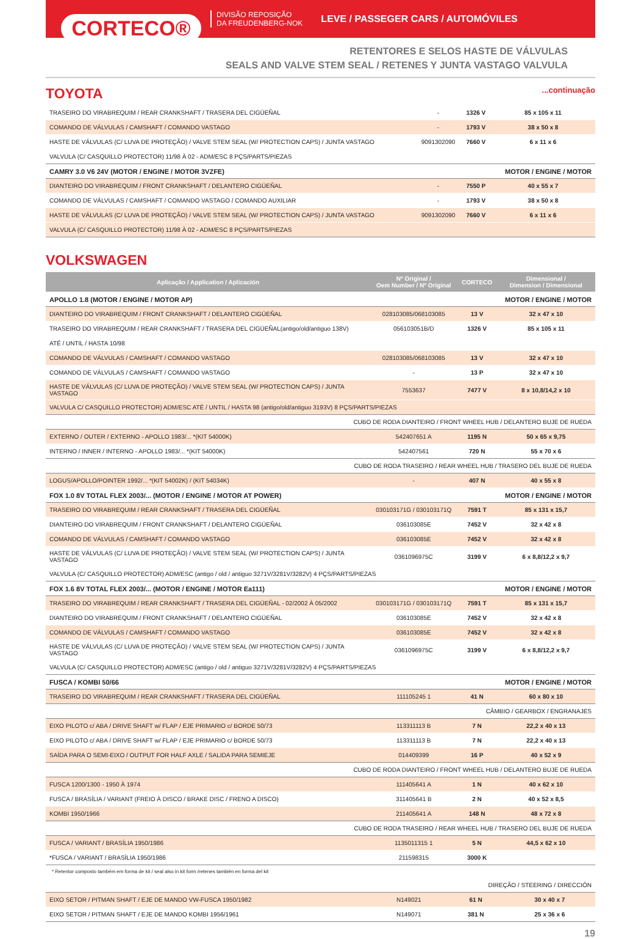CORTECO®
DIVISÃO REPOSIÇÃO
DA FREUDENBERG-NOK
LEVE / PASSEGER CARS / AUTOMÓVILES
RETENTORES E SELOS HASTE DE VÁLVULAS
SEALS AND VALVE STEM SEAL / RETENES Y JUNTA VASTAGO VALVULA
TOYOTA ...continuação
| TRASEIRO DO VIRABREQUIM / REAR CRANKSHAFT / TRASERA DEL CIGÜEÑAL | - | 1326 V | 85 x 105 x 11 |
| COMANDO DE VÁLVULAS / CAMSHAFT / COMANDO VASTAGO | - | 1793 V | 38 x 50 x 8 |
| HASTE DE VÁLVULAS (C/ LUVA DE PROTEÇÃO) / VALVE STEM SEAL (W/ PROTECTION CAPS) / JUNTA VASTAGO | 9091302090 | 7660 V | 6 x 11 x 6 |
| VALVULA (C/ CASQUILLO PROTECTOR) 11/98 À 02 - ADM/ESC 8 PÇS/PARTS/PIEZAS | | | |
| CAMRY 3.0 V6 24V (MOTOR / ENGINE / MOTOR 3VZFE) | | | MOTOR / ENGINE / MOTOR |
| DIANTEIRO DO VIRABREQUIM / FRONT CRANKSHAFT / DELANTERO CIGÜEÑAL | - | 7550 P | 40 x 55 x 7 |
| COMANDO DE VÁLVULAS / CAMSHAFT / COMANDO VASTAGO / COMANDO AUXILIAR | - | 1793 V | 38 x 50 x 8 |
| HASTE DE VÁLVULAS (C/ LUVA DE PROTEÇÃO) / VALVE STEM SEAL (W/ PROTECTION CAPS) / JUNTA VASTAGO | 9091302090 | 7660 V | 6 x 11 x 6 |
| VALVULA (C/ CASQUILLO PROTECTOR) 11/98 À 02 - ADM/ESC 8 PÇS/PARTS/PIEZAS | | | |
VOLKSWAGEN
| Aplicação / Application / Aplicación | Nº Original / Oem Number / Nº Original | CORTECO | Dimensional / Dimension / Dimensional |
| --- | --- | --- | --- |
| APOLLO 1.8 (MOTOR / ENGINE / MOTOR AP) | | | MOTOR / ENGINE / MOTOR |
| DIANTEIRO DO VIRABREQUIM / FRONT CRANKSHAFT / DELANTERO CIGÜEÑAL | 028103085/068103085 | 13 V | 32 x 47 x 10 |
| TRASEIRO DO VIRABREQUIM / REAR CRANKSHAFT / TRASERA DEL CIGÜEÑAL(antigo/old/antiguo 138V) | 056103051B/D | 1326 V | 85 x 105 x 11 |
| ATÉ / UNTIL / HASTA 10/98 | | | |
| COMANDO DE VÁLVULAS / CAMSHAFT / COMANDO VASTAGO | 028103085/068103085 | 13 V | 32 x 47 x 10 |
| COMANDO DE VÁLVULAS / CAMSHAFT / COMANDO VASTAGO | - | 13 P | 32 x 47 x 10 |
| HASTE DE VÁLVULAS (C/ LUVA DE PROTEÇÃO) / VALVE STEM SEAL (W/ PROTECTION CAPS) / JUNTA VASTAGO | 7553637 | 7477 V | 8 x 10,8/14,2 x 10 |
| VALVULA C/ CASQUILLO PROTECTOR) ADM/ESC ATÉ / UNTIL / HASTA 98 (antigo/old/antiguo 3193V) 8 PÇS/PARTS/PIEZAS | | | |
| CUBO DE RODA DIANTEIRO / FRONT WHEEL HUB / DELANTERO BUJE DE RUEDA | | | |
| EXTERNO / OUTER / EXTERNO - APOLLO 1983/... *(KIT 54000K) | 542407651 A | 1195 N | 50 x 65 x 9,75 |
| INTERNO / INNER / INTERNO - APOLLO 1983/... *(KIT 54000K) | 542407561 | 720 N | 55 x 70 x 6 |
| CUBO DE RODA TRASEIRO / REAR WHEEL HUB / TRASERO DEL BUJE DE RUEDA | | | |
| LOGUS/APOLLO/POINTER 1992/... *(KIT 54002K) / (KIT 54034K) | - | 407 N | 40 x 55 x 8 |
| FOX 1.0 8V TOTAL FLEX 2003/... (MOTOR / ENGINE / MOTOR AT POWER) | | | MOTOR / ENGINE / MOTOR |
| TRASEIRO DO VIRABREQUIM / REAR CRANKSHAFT / TRASERA DEL CIGÜEÑAL | 030103171G / 030103171Q | 7591 T | 85 x 131 x 15,7 |
| DIANTEIRO DO VIRABREQUIM / FRONT CRANKSHAFT / DELANTERO CIGÜEÑAL | 036103085E | 7452 V | 32 x 42 x 8 |
| COMANDO DE VÁLVULAS / CAMSHAFT / COMANDO VASTAGO | 036103085E | 7452 V | 32 x 42 x 8 |
| HASTE DE VÁLVULAS (C/ LUVA DE PROTEÇÃO) / VALVE STEM SEAL (W/ PROTECTION CAPS) / JUNTA VASTAGO | 0361096975C | 3199 V | 6 x 8,8/12,2 x 9,7 |
| VALVULA (C/ CASQUILLO PROTECTOR) ADM/ESC (antigo / old / antiguo 3271V/3281V/3282V) 4 PÇS/PARTS/PIEZAS | | | |
| FOX 1.6 8V TOTAL FLEX 2003/... (MOTOR / ENGINE / MOTOR Ea111) | | | MOTOR / ENGINE / MOTOR |
| TRASEIRO DO VIRABREQUIM / REAR CRANKSHAFT / TRASERA DEL CIGÜEÑAL - 02/2002 À 05/2002 | 030103171G / 030103171Q | 7591 T | 85 x 131 x 15,7 |
| DIANTEIRO DO VIRABREQUIM / FRONT CRANKSHAFT / DELANTERO CIGÜEÑAL | 036103085E | 7452 V | 32 x 42 x 8 |
| COMANDO DE VÁLVULAS / CAMSHAFT / COMANDO VASTAGO | 036103085E | 7452 V | 32 x 42 x 8 |
| HASTE DE VÁLVULAS (C/ LUVA DE PROTEÇÃO) / VALVE STEM SEAL (W/ PROTECTION CAPS) / JUNTA VASTAGO | 0361096975C | 3199 V | 6 x 8,8/12,2 x 9,7 |
| VALVULA (C/ CASQUILLO PROTECTOR) ADM/ESC (antigo / old / antiguo 3271V/3281V/3282V) 4 PÇS/PARTS/PIEZAS | | | |
| FUSCA / KOMBI 50/66 | | | MOTOR / ENGINE / MOTOR |
| TRASEIRO DO VIRABREQUIM / REAR CRANKSHAFT / TRASERA DEL CIGÜEÑAL | 111105245 1 | 41 N | 60 x 80 x 10 |
| CÂMBIO / GEARBOX / ENGRANAJES | | | |
| EIXO PILOTO c/ ABA / DRIVE SHAFT w/ FLAP / EJE PRIMARIO c/ BORDE 50/73 | 113311113 B | 7 N | 22,2 x 40 x 13 |
| EIXO PILOTO c/ ABA / DRIVE SHAFT w/ FLAP / EJE PRIMARIO c/ BORDE 50/73 | 113311113 B | 7 N | 22,2 x 40 x 13 |
| SAÍDA PARA O SEMI-EIXO / OUTPUT FOR HALF AXLE / SALIDA PARA SEMIEJE | 014409399 | 16 P | 40 x 52 x 9 |
| CUBO DE RODA DIANTEIRO / FRONT WHEEL HUB / DELANTERO BUJE DE RUEDA | | | |
| FUSCA 1200/1300 - 1950 À 1974 | 111405641 A | 1 N | 40 x 62 x 10 |
| FUSCA / BRASÍLIA / VARIANT (FREIO À DISCO / BRAKE DISC / FRENO A DISCO) | 311405641 B | 2 N | 40 x 52 x 8,5 |
| KOMBI 1950/1966 | 211405641 A | 148 N | 48 x 72 x 8 |
| CUBO DE RODA TRASEIRO / REAR WHEEL HUB / TRASERO DEL BUJE DE RUEDA | | | |
| FUSCA / VARIANT / BRASÍLIA 1950/1986 | 1135011315 1 | 5 N | 44,5 x 62 x 10 |
| *FUSCA / VARIANT / BRASÍLIA 1950/1986 | 211598315 | 3000 K | |
* Retentor composto também em forma de kit / seal also in kit form /retenes también en forma del kit
| DIREÇÃO / STEERING / DIRECCIÓN | | | |
| EIXO SETOR / PITMAN SHAFT / EJE DE MANDO VW-FUSCA 1950/1982 | N149021 | 61 N | 30 x 40 x 7 |
| EIXO SETOR / PITMAN SHAFT / EJE DE MANDO KOMBI 1956/1961 | N149071 | 381 N | 25 x 36 x 6 |
19